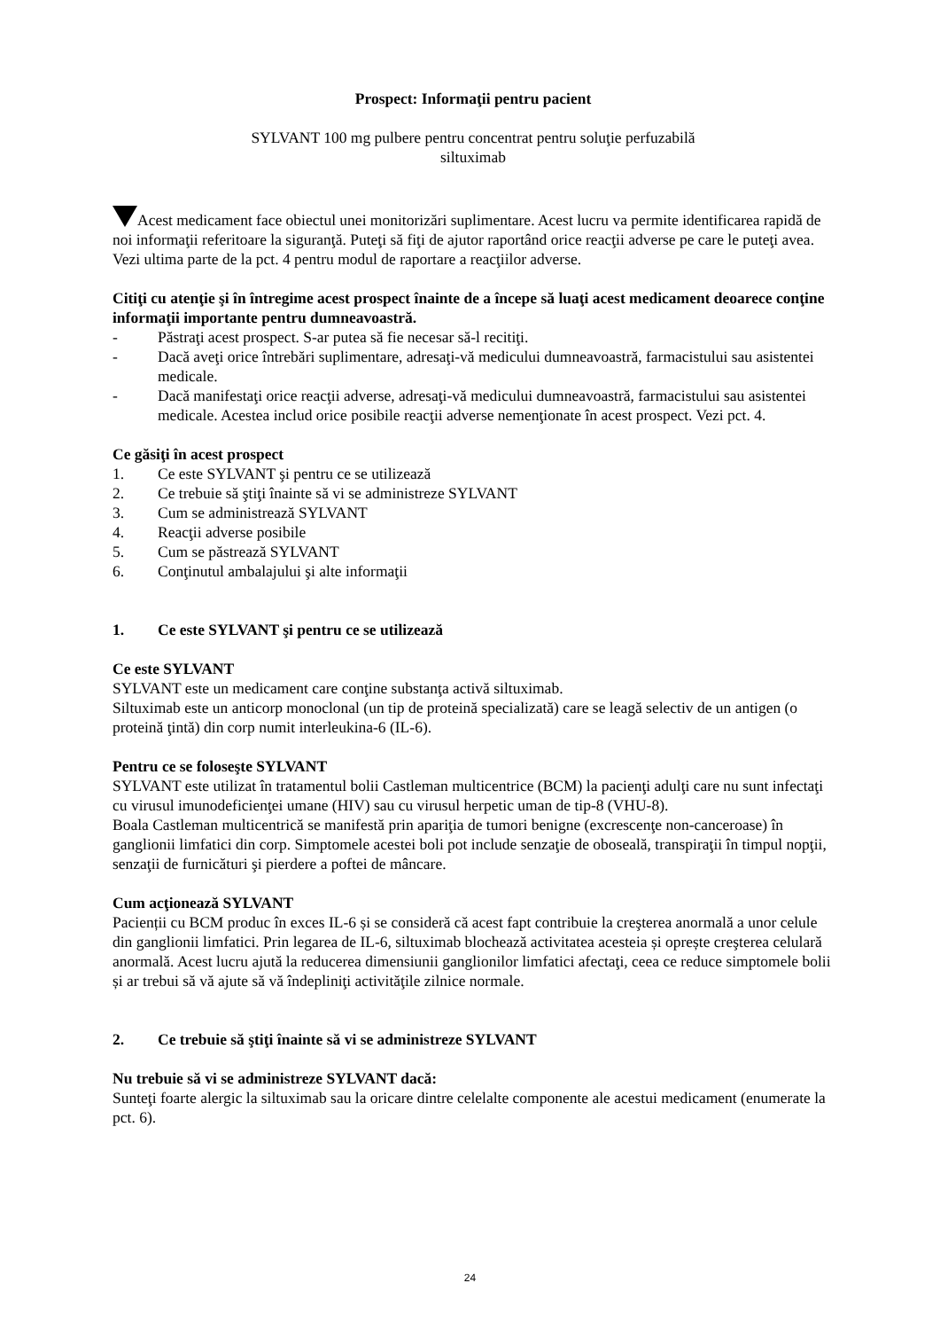Prospect: Informaţii pentru pacient
SYLVANT 100 mg pulbere pentru concentrat pentru soluţie perfuzabilă
siltuximab
Acest medicament face obiectul unei monitorizări suplimentare. Acest lucru va permite identificarea rapidă de noi informaţii referitoare la siguranţă. Puteţi să fiţi de ajutor raportând orice reacţii adverse pe care le puteţi avea. Vezi ultima parte de la pct. 4 pentru modul de raportare a reacţiilor adverse.
Citiţi cu atenţie şi în întregime acest prospect înainte de a începe să luaţi acest medicament deoarece conţine informaţii importante pentru dumneavoastră.
- Păstraţi acest prospect. S-ar putea să fie necesar să-l recitiţi.
- Dacă aveţi orice întrebări suplimentare, adresaţi-vă medicului dumneavoastră, farmacistului sau asistentei medicale.
- Dacă manifestaţi orice reacţii adverse, adresaţi-vă medicului dumneavoastră, farmacistului sau asistentei medicale. Acestea includ orice posibile reacţii adverse nemenţionate în acest prospect. Vezi pct. 4.
Ce găsiţi în acest prospect
1. Ce este SYLVANT şi pentru ce se utilizează
2. Ce trebuie să ştiţi înainte să vi se administreze SYLVANT
3. Cum se administrează SYLVANT
4. Reacţii adverse posibile
5. Cum se păstrează SYLVANT
6. Conţinutul ambalajului şi alte informaţii
1. Ce este SYLVANT şi pentru ce se utilizează
Ce este SYLVANT
SYLVANT este un medicament care conţine substanţa activă siltuximab.
Siltuximab este un anticorp monoclonal (un tip de proteină specializată) care se leagă selectiv de un antigen (o proteină ţintă) din corp numit interleukina-6 (IL-6).
Pentru ce se foloseşte SYLVANT
SYLVANT este utilizat în tratamentul bolii Castleman multicentrice (BCM) la pacienţi adulţi care nu sunt infectaţi cu virusul imunodeficienţei umane (HIV) sau cu virusul herpetic uman de tip-8 (VHU-8).
Boala Castleman multicentrică se manifestă prin apariţia de tumori benigne (excrescenţe non-canceroase) în ganglionii limfatici din corp. Simptomele acestei boli pot include senzaţie de oboseală, transpiraţii în timpul nopţii, senzaţii de furnicături şi pierdere a poftei de mâncare.
Cum acţionează SYLVANT
Pacienții cu BCM produc în exces IL-6 și se consideră că acest fapt contribuie la creşterea anormală a unor celule din ganglionii limfatici. Prin legarea de IL-6, siltuximab blochează activitatea acesteia și oprește creşterea celulară anormală. Acest lucru ajută la reducerea dimensiunii ganglionilor limfatici afectaţi, ceea ce reduce simptomele bolii și ar trebui să vă ajute să vă îndepliniţi activităţile zilnice normale.
2. Ce trebuie să ştiţi înainte să vi se administreze SYLVANT
Nu trebuie să vi se administreze SYLVANT dacă:
Sunteţi foarte alergic la siltuximab sau la oricare dintre celelalte componente ale acestui medicament (enumerate la pct. 6).
24